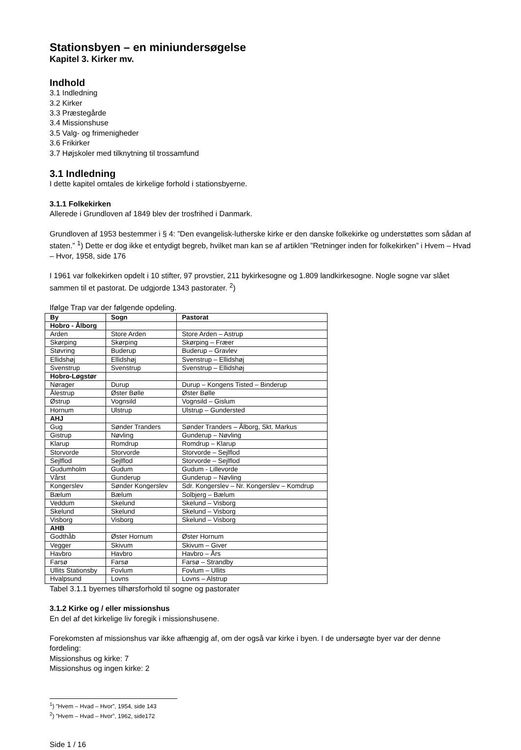Stationsbyen – en miniundersøgelse
Kapitel 3. Kirker mv.
Indhold
3.1 Indledning
3.2 Kirker
3.3 Præstegårde
3.4 Missionshuse
3.5 Valg- og frimenigheder
3.6 Frikirker
3.7 Højskoler med tilknytning til trossamfund
3.1 Indledning
I dette kapitel omtales de kirkelige forhold i stationsbyerne.
3.1.1 Folkekirken
Allerede i Grundloven af 1849 blev der trosfrihed i Danmark.
Grundloven af 1953 bestemmer i § 4: ”Den evangelisk-lutherske kirke er den danske folkekirke og understøttes som sådan af staten.” <sup>1</sup>) Dette er dog ikke et entydigt begreb, hvilket man kan se af artiklen ”Retninger inden for folkekirken” i Hvem – Hvad – Hvor, 1958, side 176
I 1961 var folkekirken opdelt i 10 stifter, 97 provstier, 211 bykirkesogne og 1.809 landkirkesogne. Nogle sogne var slået sammen til et pastorat. De udgjorde 1343 pastorater. <sup>2</sup>)
Ifølge Trap var der følgende opdeling.
| By | Sogn | Pastorat |
| --- | --- | --- |
| Hobro - Ålborg | | |
| Arden | Store Arden | Store Arden – Astrup |
| Skørping | Skørping | Skørping – Fræer |
| Støvring | Buderup | Buderup – Gravlev |
| Ellidshøj | Ellidshøj | Svenstrup – Ellidshøj |
| Svenstrup | Svenstrup | Svenstrup – Ellidshøj |
| Hobro-Løgstør | | |
| Nørager | Durup | Durup – Kongens Tisted – Binderup |
| Ålestrup | Øster Bølle | Øster Bølle |
| Østrup | Vognsild | Vognsild – Gislum |
| Hornum | Ulstrup | Ulstrup – Gundersted |
| AHJ | | |
| Gug | Sønder Tranders | Sønder Tranders – Ålborg, Skt. Markus |
| Gistrup | Nøvling | Gunderup – Nøvling |
| Klarup | Romdrup | Romdrup – Klarup |
| Storvorde | Storvorde | Storvorde – Sejlflod |
| Sejlflod | Sejlflod | Storvorde – Sejlflod |
| Gudumholm | Gudum | Gudum - Lillevorde |
| Vårst | Gunderup | Gunderup – Nøvling |
| Kongerslev | Sønder Kongerslev | Sdr. Kongerslev – Nr. Kongerslev – Komdrup |
| Bælum | Bælum | Solbjerg – Bælum |
| Veddum | Skelund | Skelund – Visborg |
| Skelund | Skelund | Skelund – Visborg |
| Visborg | Visborg | Skelund – Visborg |
| AHB | | |
| Godthåb | Øster Hornum | Øster Hornum |
| Vegger | Skivum | Skivum – Giver |
| Havbro | Havbro | Havbro – Års |
| Farsø | Farsø | Farsø – Strandby |
| Ullits Stationsby | Fovlum | Fovlum – Ullits |
| Hvalpsund | Lovns | Lovns – Alstrup |
Tabel 3.1.1 byernes tilhørsforhold til sogne og pastorater
3.1.2 Kirke og / eller missionshus
En del af det kirkelige liv foregik i missionshusene.
Forekomsten af missionshus var ikke afhængig af, om der også var kirke i byen. I de undersøgte byer var der denne fordeling:
Missionshus og kirke: 7
Missionshus og ingen kirke: 2
<sup>1</sup>) ”Hvem – Hvad – Hvor”, 1954, side 143
<sup>2</sup>) ”Hvem – Hvad – Hvor”, 1962, side172
Side 1 / 16